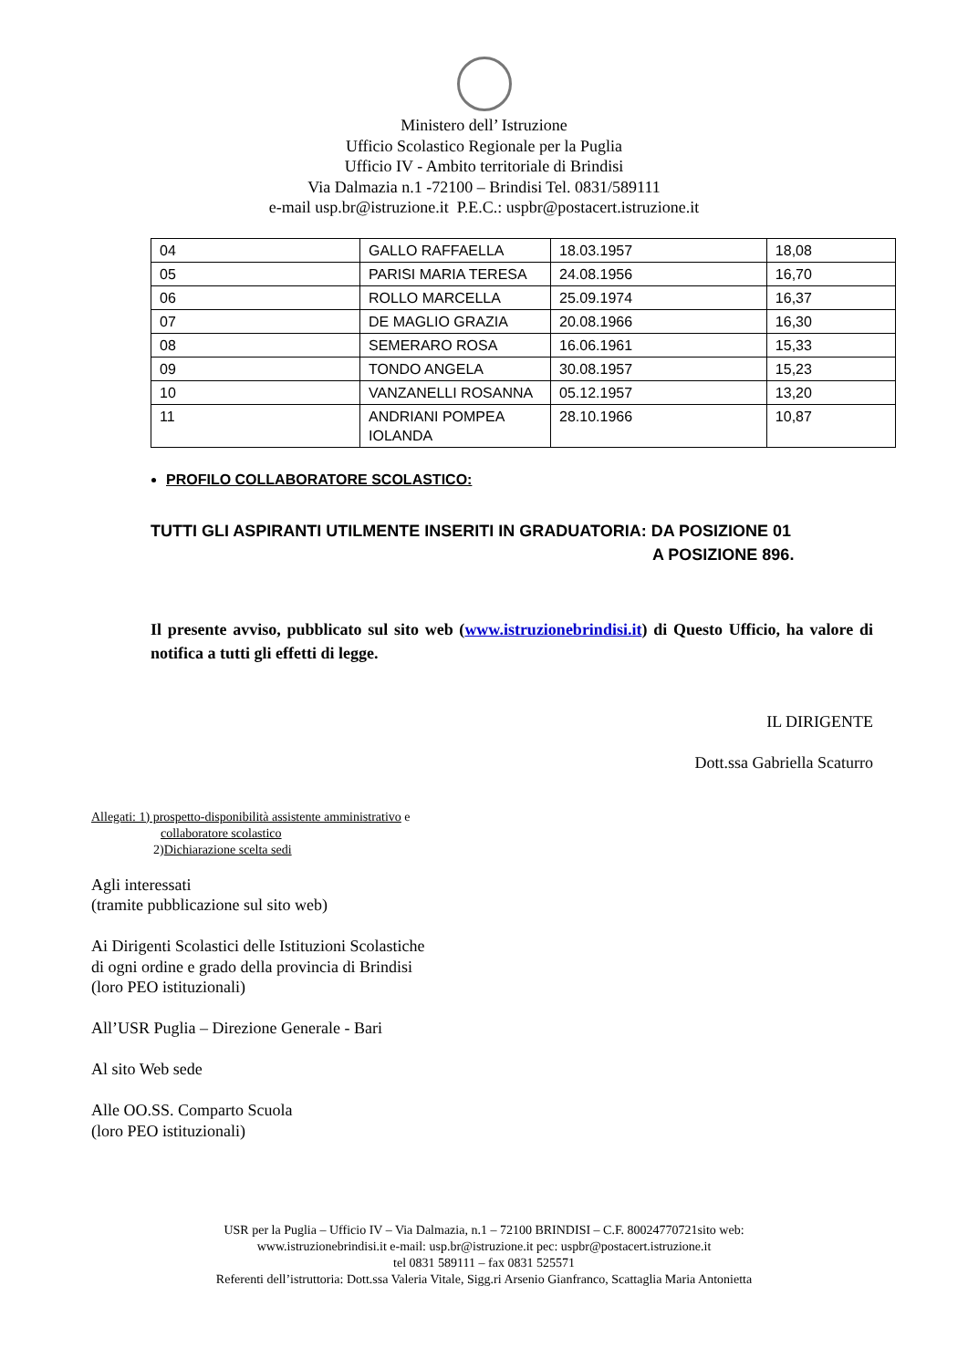Ministero dell’ Istruzione
Ufficio Scolastico Regionale per la Puglia
Ufficio IV - Ambito territoriale di Brindisi
Via Dalmazia n.1 -72100 – Brindisi Tel. 0831/589111
e-mail usp.br@istruzione.it P.E.C.: uspbr@postacert.istruzione.it
| 04 | GALLO RAFFAELLA | 18.03.1957 | 18,08 |
| 05 | PARISI MARIA TERESA | 24.08.1956 | 16,70 |
| 06 | ROLLO MARCELLA | 25.09.1974 | 16,37 |
| 07 | DE MAGLIO GRAZIA | 20.08.1966 | 16,30 |
| 08 | SEMERARO ROSA | 16.06.1961 | 15,33 |
| 09 | TONDO ANGELA | 30.08.1957 | 15,23 |
| 10 | VANZANELLI ROSANNA | 05.12.1957 | 13,20 |
| 11 | ANDRIANI POMPEA IOLANDA | 28.10.1966 | 10,87 |
PROFILO COLLABORATORE SCOLASTICO:
TUTTI GLI ASPIRANTI UTILMENTE INSERITI IN GRADUATORIA: DA POSIZIONE 01
A POSIZIONE 896.
Il presente avviso, pubblicato sul sito web (www.istruzionebrindisi.it) di Questo Ufficio, ha valore di notifica a tutti gli effetti di legge.
IL DIRIGENTE
Dott.ssa Gabriella Scaturro
Allegati: 1) prospetto-disponibilità assistente amministrativo e
collaboratore scolastico
2)Dichiarazione scelta sedi
Agli interessati
(tramite pubblicazione sul sito web)
Ai Dirigenti Scolastici delle Istituzioni Scolastiche
di ogni ordine e grado della provincia di Brindisi
(loro PEO istituzionali)
All’USR Puglia – Direzione Generale - Bari
Al sito Web sede
Alle OO.SS. Comparto Scuola
(loro PEO istituzionali)
USR per la Puglia – Ufficio IV – Via Dalmazia, n.1 – 72100 BRINDISI – C.F. 80024770721sito web:
www.istruzionebrindisi.it e-mail: usp.br@istruzione.it pec: uspbr@postacert.istruzione.it
tel 0831 589111 – fax 0831 525571
Referenti dell’istruttoria: Dott.ssa Valeria Vitale, Sigg.ri Arsenio Gianfranco, Scattaglia Maria Antonietta